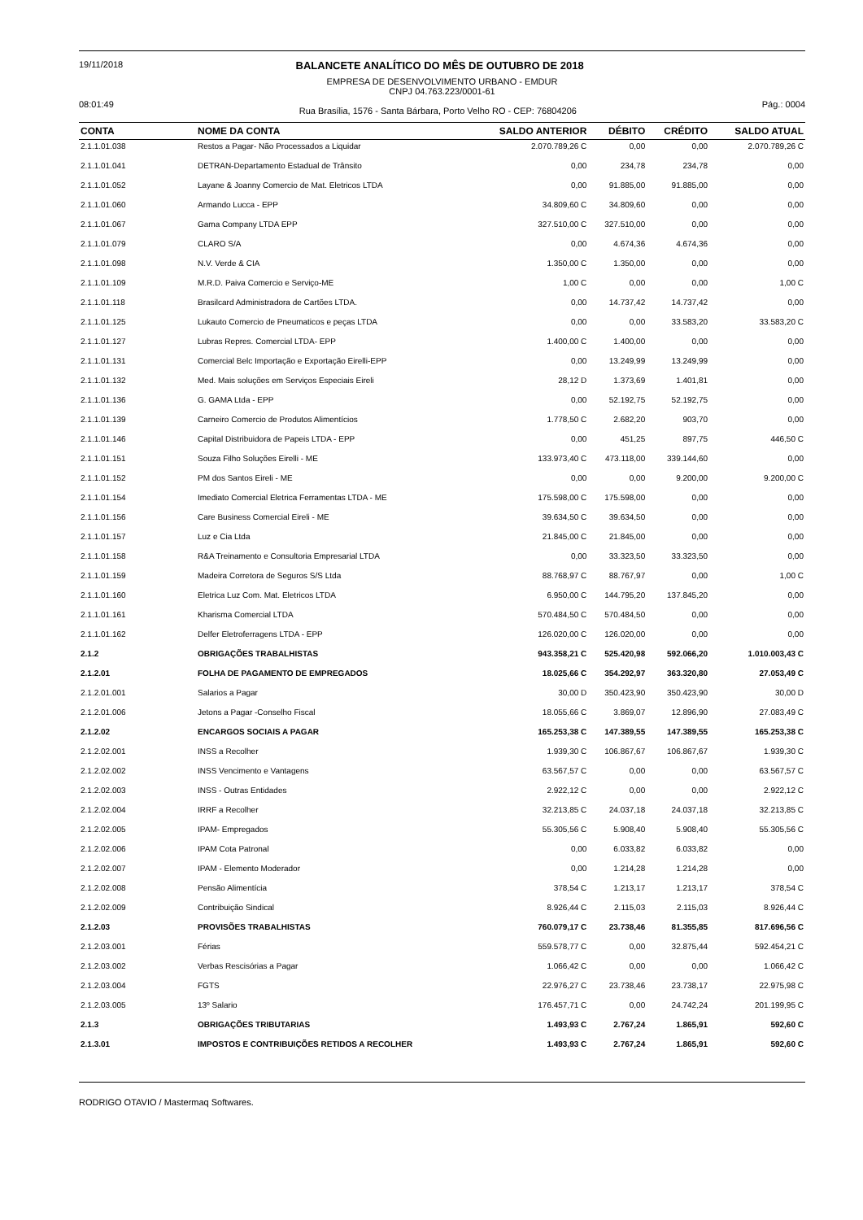19/11/2018
BALANCETE ANALÍTICO DO MÊS DE OUTUBRO DE 2018
EMPRESA DE DESENVOLVIMENTO URBANO - EMDUR
CNPJ 04.763.223/0001-61
08:01:49 Rua Brasília, 1576 - Santa Bárbara, Porto Velho RO - CEP: 76804206 Pág.: 0004
| CONTA | NOME DA CONTA | SALDO ANTERIOR | DÉBITO | CRÉDITO | SALDO ATUAL |
| --- | --- | --- | --- | --- | --- |
| 2.1.1.01.038 | Restos a Pagar- Não Processados a Liquidar | 2.070.789,26 C | 0,00 | 0,00 | 2.070.789,26 C |
| 2.1.1.01.041 | DETRAN-Departamento Estadual de Trânsito | 0,00 | 234,78 | 234,78 | 0,00 |
| 2.1.1.01.052 | Layane & Joanny Comercio de Mat. Eletricos LTDA | 0,00 | 91.885,00 | 91.885,00 | 0,00 |
| 2.1.1.01.060 | Armando Lucca - EPP | 34.809,60 C | 34.809,60 | 0,00 | 0,00 |
| 2.1.1.01.067 | Gama Company LTDA EPP | 327.510,00 C | 327.510,00 | 0,00 | 0,00 |
| 2.1.1.01.079 | CLARO S/A | 0,00 | 4.674,36 | 4.674,36 | 0,00 |
| 2.1.1.01.098 | N.V. Verde & CIA | 1.350,00 C | 1.350,00 | 0,00 | 0,00 |
| 2.1.1.01.109 | M.R.D. Paiva Comercio e Serviço-ME | 1,00 C | 0,00 | 0,00 | 1,00 C |
| 2.1.1.01.118 | Brasilcard Administradora de Cartões LTDA. | 0,00 | 14.737,42 | 14.737,42 | 0,00 |
| 2.1.1.01.125 | Lukauto Comercio de Pneumaticos e peças LTDA | 0,00 | 0,00 | 33.583,20 | 33.583,20 C |
| 2.1.1.01.127 | Lubras Repres. Comercial LTDA- EPP | 1.400,00 C | 1.400,00 | 0,00 | 0,00 |
| 2.1.1.01.131 | Comercial Belc Importação e Exportação Eirelli-EPP | 0,00 | 13.249,99 | 13.249,99 | 0,00 |
| 2.1.1.01.132 | Med. Mais soluções em Serviços Especiais Eireli | 28,12 D | 1.373,69 | 1.401,81 | 0,00 |
| 2.1.1.01.136 | G. GAMA Ltda - EPP | 0,00 | 52.192,75 | 52.192,75 | 0,00 |
| 2.1.1.01.139 | Carneiro Comercio de Produtos Alimentícios | 1.778,50 C | 2.682,20 | 903,70 | 0,00 |
| 2.1.1.01.146 | Capital Distribuidora de Papeis LTDA - EPP | 0,00 | 451,25 | 897,75 | 446,50 C |
| 2.1.1.01.151 | Souza Filho Soluções Eirelli - ME | 133.973,40 C | 473.118,00 | 339.144,60 | 0,00 |
| 2.1.1.01.152 | PM dos Santos Eireli - ME | 0,00 | 0,00 | 9.200,00 | 9.200,00 C |
| 2.1.1.01.154 | Imediato Comercial Eletrica Ferramentas LTDA - ME | 175.598,00 C | 175.598,00 | 0,00 | 0,00 |
| 2.1.1.01.156 | Care Business Comercial Eireli - ME | 39.634,50 C | 39.634,50 | 0,00 | 0,00 |
| 2.1.1.01.157 | Luz e Cia Ltda | 21.845,00 C | 21.845,00 | 0,00 | 0,00 |
| 2.1.1.01.158 | R&A Treinamento e Consultoria Empresarial LTDA | 0,00 | 33.323,50 | 33.323,50 | 0,00 |
| 2.1.1.01.159 | Madeira Corretora de Seguros S/S Ltda | 88.768,97 C | 88.767,97 | 0,00 | 1,00 C |
| 2.1.1.01.160 | Eletrica Luz Com. Mat. Eletricos LTDA | 6.950,00 C | 144.795,20 | 137.845,20 | 0,00 |
| 2.1.1.01.161 | Kharisma Comercial LTDA | 570.484,50 C | 570.484,50 | 0,00 | 0,00 |
| 2.1.1.01.162 | Delfer Eletroferragens LTDA - EPP | 126.020,00 C | 126.020,00 | 0,00 | 0,00 |
| 2.1.2 | OBRIGAÇÕES TRABALHISTAS | 943.358,21 C | 525.420,98 | 592.066,20 | 1.010.003,43 C |
| 2.1.2.01 | FOLHA DE PAGAMENTO DE EMPREGADOS | 18.025,66 C | 354.292,97 | 363.320,80 | 27.053,49 C |
| 2.1.2.01.001 | Salarios a Pagar | 30,00 D | 350.423,90 | 350.423,90 | 30,00 D |
| 2.1.2.01.006 | Jetons a Pagar -Conselho Fiscal | 18.055,66 C | 3.869,07 | 12.896,90 | 27.083,49 C |
| 2.1.2.02 | ENCARGOS SOCIAIS A PAGAR | 165.253,38 C | 147.389,55 | 147.389,55 | 165.253,38 C |
| 2.1.2.02.001 | INSS a Recolher | 1.939,30 C | 106.867,67 | 106.867,67 | 1.939,30 C |
| 2.1.2.02.002 | INSS Vencimento e Vantagens | 63.567,57 C | 0,00 | 0,00 | 63.567,57 C |
| 2.1.2.02.003 | INSS - Outras Entidades | 2.922,12 C | 0,00 | 0,00 | 2.922,12 C |
| 2.1.2.02.004 | IRRF a Recolher | 32.213,85 C | 24.037,18 | 24.037,18 | 32.213,85 C |
| 2.1.2.02.005 | IPAM- Empregados | 55.305,56 C | 5.908,40 | 5.908,40 | 55.305,56 C |
| 2.1.2.02.006 | IPAM Cota Patronal | 0,00 | 6.033,82 | 6.033,82 | 0,00 |
| 2.1.2.02.007 | IPAM - Elemento Moderador | 0,00 | 1.214,28 | 1.214,28 | 0,00 |
| 2.1.2.02.008 | Pensão Alimentícia | 378,54 C | 1.213,17 | 1.213,17 | 378,54 C |
| 2.1.2.02.009 | Contribuição Sindical | 8.926,44 C | 2.115,03 | 2.115,03 | 8.926,44 C |
| 2.1.2.03 | PROVISÕES TRABALHISTAS | 760.079,17 C | 23.738,46 | 81.355,85 | 817.696,56 C |
| 2.1.2.03.001 | Férias | 559.578,77 C | 0,00 | 32.875,44 | 592.454,21 C |
| 2.1.2.03.002 | Verbas Rescisórias a Pagar | 1.066,42 C | 0,00 | 0,00 | 1.066,42 C |
| 2.1.2.03.004 | FGTS | 22.976,27 C | 23.738,46 | 23.738,17 | 22.975,98 C |
| 2.1.2.03.005 | 13º Salario | 176.457,71 C | 0,00 | 24.742,24 | 201.199,95 C |
| 2.1.3 | OBRIGAÇÕES TRIBUTARIAS | 1.493,93 C | 2.767,24 | 1.865,91 | 592,60 C |
| 2.1.3.01 | IMPOSTOS E CONTRIBUIÇÕES RETIDOS A RECOLHER | 1.493,93 C | 2.767,24 | 1.865,91 | 592,60 C |
RODRIGO OTAVIO / Mastermaq Softwares.